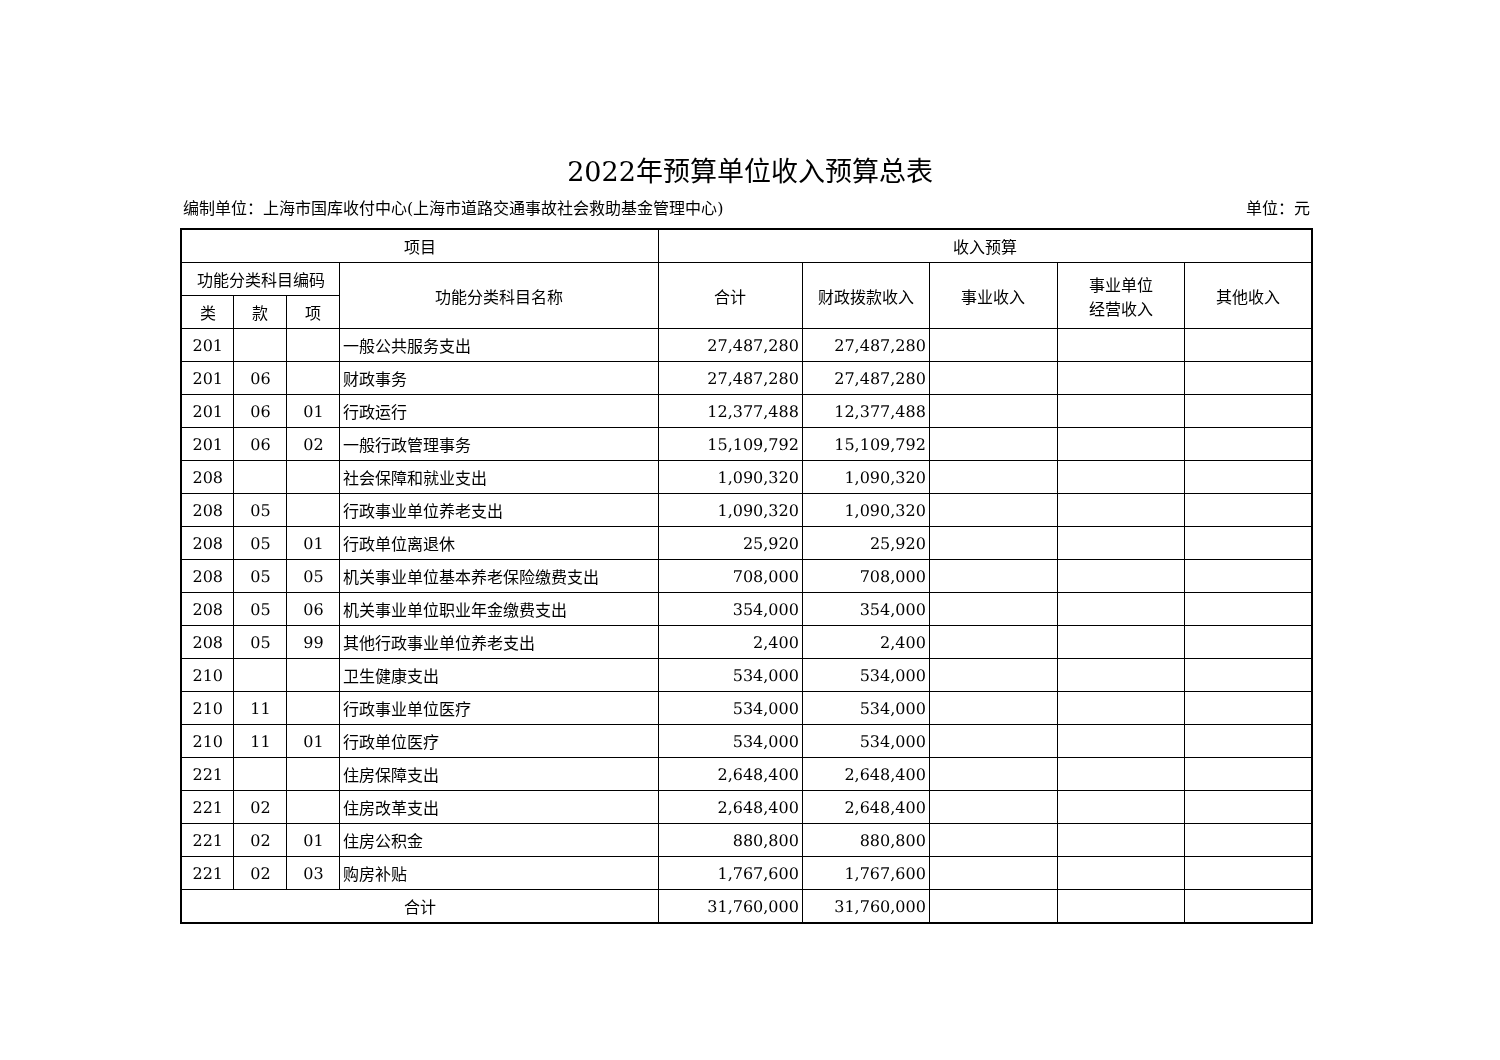2022年预算单位收入预算总表
编制单位：上海市国库收付中心(上海市道路交通事故社会救助基金管理中心) 单位：元
| 项目 | | | | 收入预算 | | | | |
| --- | --- | --- | --- | --- | --- | --- | --- | --- |
| 功能分类科目编码 | | | 功能分类科目名称 | 合计 | 财政拨款收入 | 事业收入 | 事业单位 经营收入 | 其他收入 |
| 类 | 款 | 项 | | | | | | |
| 201 | | | 一般公共服务支出 | 27,487,280 | 27,487,280 | | | |
| 201 | 06 | | 财政事务 | 27,487,280 | 27,487,280 | | | |
| 201 | 06 | 01 | 行政运行 | 12,377,488 | 12,377,488 | | | |
| 201 | 06 | 02 | 一般行政管理事务 | 15,109,792 | 15,109,792 | | | |
| 208 | | | 社会保障和就业支出 | 1,090,320 | 1,090,320 | | | |
| 208 | 05 | | 行政事业单位养老支出 | 1,090,320 | 1,090,320 | | | |
| 208 | 05 | 01 | 行政单位离退休 | 25,920 | 25,920 | | | |
| 208 | 05 | 05 | 机关事业单位基本养老保险缴费支出 | 708,000 | 708,000 | | | |
| 208 | 05 | 06 | 机关事业单位职业年金缴费支出 | 354,000 | 354,000 | | | |
| 208 | 05 | 99 | 其他行政事业单位养老支出 | 2,400 | 2,400 | | | |
| 210 | | | 卫生健康支出 | 534,000 | 534,000 | | | |
| 210 | 11 | | 行政事业单位医疗 | 534,000 | 534,000 | | | |
| 210 | 11 | 01 | 行政单位医疗 | 534,000 | 534,000 | | | |
| 221 | | | 住房保障支出 | 2,648,400 | 2,648,400 | | | |
| 221 | 02 | | 住房改革支出 | 2,648,400 | 2,648,400 | | | |
| 221 | 02 | 01 | 住房公积金 | 880,800 | 880,800 | | | |
| 221 | 02 | 03 | 购房补贴 | 1,767,600 | 1,767,600 | | | |
| 合计 | | | | 31,760,000 | 31,760,000 | | | |